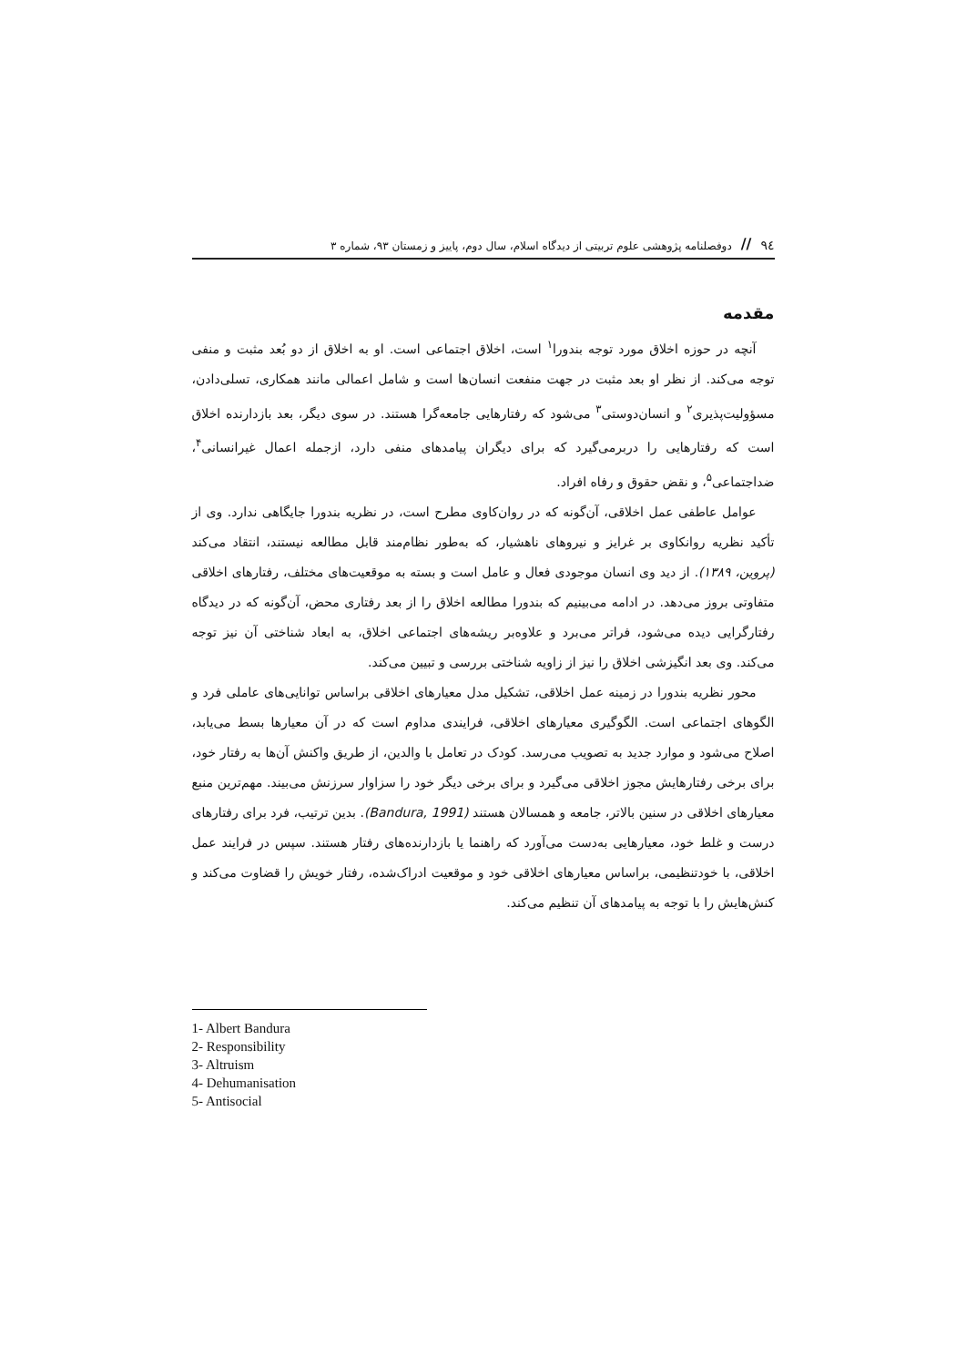۹٤ // دوفصلنامه پژوهشی علوم تربیتی از دیدگاه اسلام، سال دوم، پاییز و زمستان ۹۳، شماره ۳
مقدمه
آنچه در حوزه اخلاق مورد توجه بندورا<sup>۱</sup> است، اخلاق اجتماعی است. او به اخلاق از دو بُعد مثبت و منفی توجه می‌کند. از نظر او بعد مثبت در جهت منفعت انسان‌ها است و شامل اعمالی مانند همکاری، تسلی‌دادن، مسؤولیت‌پذیری<sup>۲</sup> و انسان‌دوستی<sup>۳</sup> می‌شود که رفتارهایی جامعه‌گرا هستند. در سوی دیگر، بعد بازدارنده اخلاق است که رفتارهایی را دربرمی‌گیرد که برای دیگران پیامدهای منفی دارد، ازجمله اعمال غیرانسانی<sup>۴</sup>، ضداجتماعی<sup>۵</sup>، و نقض حقوق و رفاه افراد.
عوامل عاطفی عمل اخلاقی، آن‌گونه که در روان‌کاوی مطرح است، در نظریه بندورا جایگاهی ندارد. وی از تأکید نظریه روانکاوی بر غرایز و نیروهای ناهشیار، که به‌طور نظام‌مند قابل مطالعه نیستند، انتقاد می‌کند (پروین، ۱۳۸۹). از دید وی انسان موجودی فعال و عامل است و بسته به موقعیت‌های مختلف، رفتارهای اخلاقی متفاوتی بروز می‌دهد. در ادامه می‌بینیم که بندورا مطالعه اخلاق را از بعد رفتاری محض، آن‌گونه که در دیدگاه رفتارگرایی دیده می‌شود، فراتر می‌برد و علاوه‌بر ریشه‌های اجتماعی اخلاق، به ابعاد شناختی آن نیز توجه می‌کند. وی بعد انگیزشی اخلاق را نیز از زاویه شناختی بررسی و تبیین می‌کند.
محور نظریه بندورا در زمینه عمل اخلاقی، تشکیل مدل معیارهای اخلاقی براساس توانایی‌های عاملی فرد و الگوهای اجتماعی است. الگوگیری معیارهای اخلاقی، فرایندی مداوم است که در آن معیارها بسط می‌یابد، اصلاح می‌شود و موارد جدید به تصویب می‌رسد. کودک در تعامل با والدین، از طریق واکنش آن‌ها به رفتار خود، برای برخی رفتارهایش مجوز اخلاقی می‌گیرد و برای برخی دیگر خود را سزاوار سرزنش می‌بیند. مهم‌ترین منبع معیارهای اخلاقی در سنین بالاتر، جامعه و همسالان هستند (Bandura, 1991). بدین ترتیب، فرد برای رفتارهای درست و غلط خود، معیارهایی به‌دست می‌آورد که راهنما یا بازدارنده‌های رفتار هستند. سپس در فرایند عمل اخلاقی، با خودتنظیمی، براساس معیارهای اخلاقی خود و موقعیت ادراک‌شده، رفتار خویش را قضاوت می‌کند و کنش‌هایش را با توجه به پیامدهای آن تنظیم می‌کند.
1- Albert Bandura
2- Responsibility
3- Altruism
4- Dehumanisation
5- Antisocial